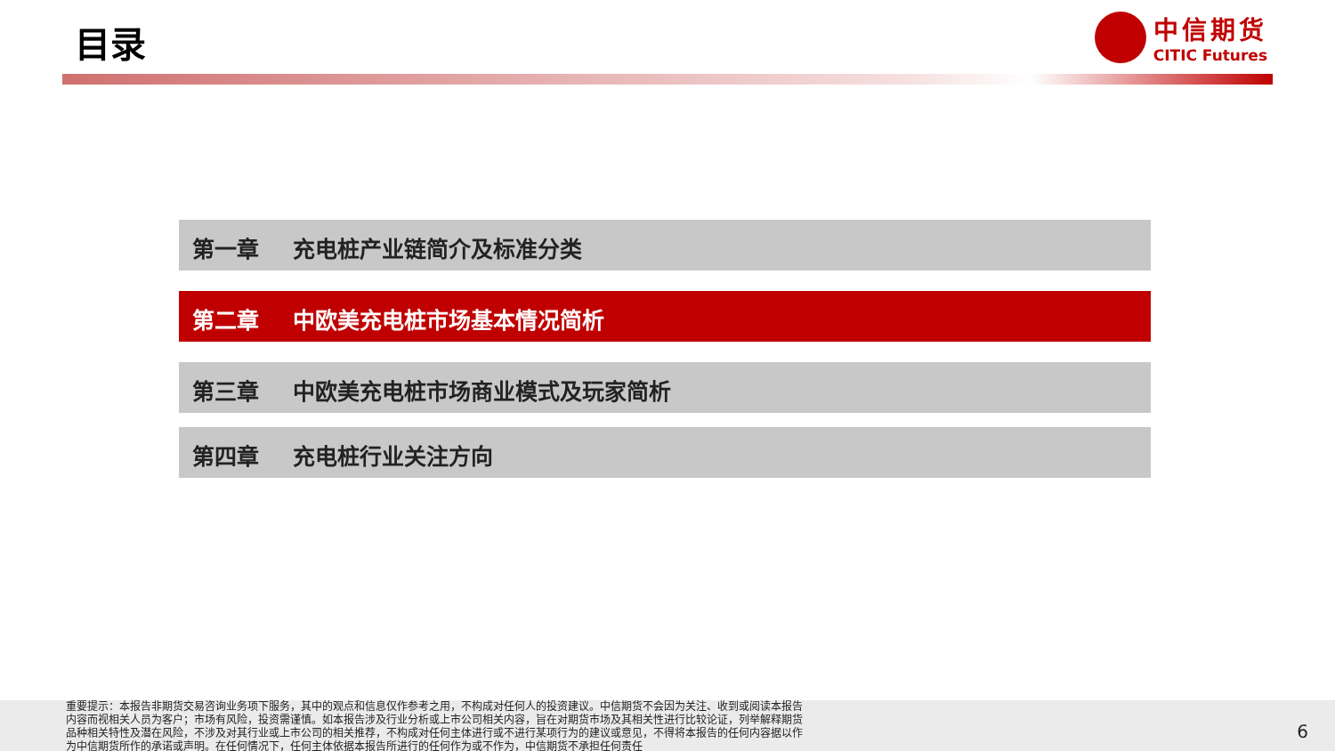目录
中信期货
CITIC Futures
第一章 充电桩产业链简介及标准分类
第二章 中欧美充电桩市场基本情况简析
第三章 中欧美充电桩市场商业模式及玩家简析
第四章 充电桩行业关注方向
重要提示：本报告非期货交易咨询业务项下服务，其中的观点和信息仅作参考之用，不构成对任何人的投资建议。中信期货不会因为关注、收到或阅读本报告内容而视相关人员为客户；市场有风险，投资需谨慎。如本报告涉及行业分析或上市公司相关内容，旨在对期货市场及其相关性进行比较论证，列举解释期货品种相关特性及潜在风险，不涉及对其行业或上市公司的相关推荐，不构成对任何主体进行或不进行某项行为的建议或意见，不得将本报告的任何内容据以作为中信期货所作的承诺或声明。在任何情况下，任何主体依据本报告所进行的任何作为或不作为，中信期货不承担任何责任
6